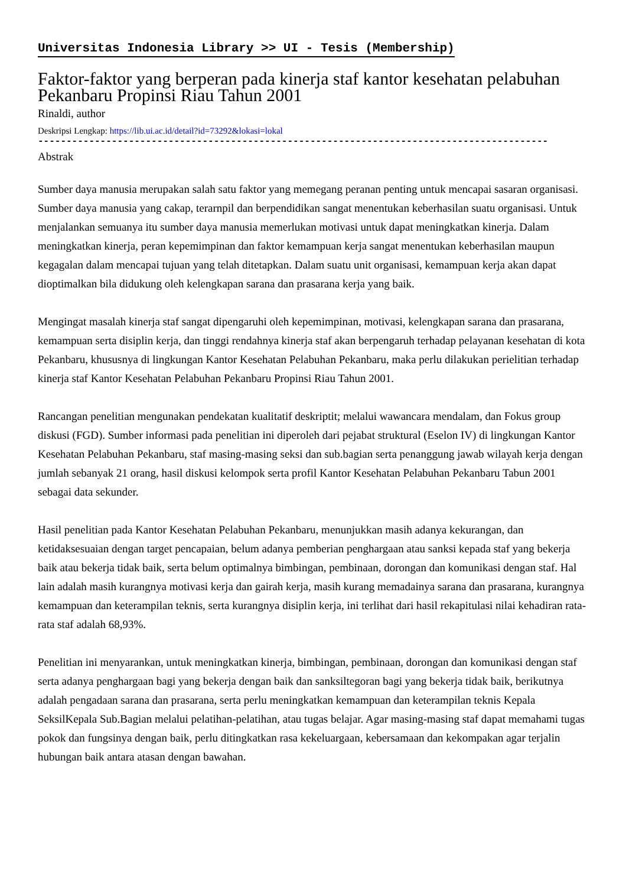Universitas Indonesia Library >> UI - Tesis (Membership)
Faktor-faktor yang berperan pada kinerja staf kantor kesehatan pelabuhan Pekanbaru Propinsi Riau Tahun 2001
Rinaldi, author
Deskripsi Lengkap: https://lib.ui.ac.id/detail?id=73292&lokasi=lokal
------------------------------------------------------------------------------------------
Abstrak
Sumber daya manusia merupakan salah satu faktor yang memegang peranan penting untuk mencapai sasaran organisasi. Sumber daya manusia yang cakap, terarnpil dan berpendidikan sangat menentukan keberhasilan suatu organisasi. Untuk menjalankan semuanya itu sumber daya manusia memerlukan motivasi untuk dapat meningkatkan kinerja. Dalam meningkatkan kinerja, peran kepemimpinan dan faktor kemampuan kerja sangat menentukan keberhasilan maupun kegagalan dalam mencapai tujuan yang telah ditetapkan. Dalam suatu unit organisasi, kemampuan kerja akan dapat dioptimalkan bila didukung oleh kelengkapan sarana dan prasarana kerja yang baik.
Mengingat masalah kinerja staf sangat dipengaruhi oleh kepemimpinan, motivasi, kelengkapan sarana dan prasarana, kemampuan serta disiplin kerja, dan tinggi rendahnya kinerja staf akan berpengaruh terhadap pelayanan kesehatan di kota Pekanbaru, khususnya di lingkungan Kantor Kesehatan Pelabuhan Pekanbaru, maka perlu dilakukan perielitian terhadap kinerja staf Kantor Kesehatan Pelabuhan Pekanbaru Propinsi Riau Tahun 2001.
Rancangan penelitian mengunakan pendekatan kualitatif deskriptit; melalui wawancara mendalam, dan Fokus group diskusi (FGD). Sumber informasi pada penelitian ini diperoleh dari pejabat struktural (Eselon IV) di lingkungan Kantor Kesehatan Pelabuhan Pekanbaru, staf masing-masing seksi dan sub.bagian serta penanggung jawab wilayah kerja dengan jumlah sebanyak 21 orang, hasil diskusi kelompok serta profil Kantor Kesehatan Pelabuhan Pekanbaru Tabun 2001 sebagai data sekunder.
Hasil penelitian pada Kantor Kesehatan Pelabuhan Pekanbaru, menunjukkan masih adanya kekurangan, dan ketidaksesuaian dengan target pencapaian, belum adanya pemberian penghargaan atau sanksi kepada staf yang bekerja baik atau bekerja tidak baik, serta belum optimalnya bimbingan, pembinaan, dorongan dan komunikasi dengan staf. Hal lain adalah masih kurangnya motivasi kerja dan gairah kerja, masih kurang memadainya sarana dan prasarana, kurangnya kemampuan dan keterampilan teknis, serta kurangnya disiplin kerja, ini terlihat dari hasil rekapitulasi nilai kehadiran rata-rata staf adalah 68,93%.
Penelitian ini menyarankan, untuk meningkatkan kinerja, bimbingan, pembinaan, dorongan dan komunikasi dengan staf serta adanya penghargaan bagi yang bekerja dengan baik dan sanksiltegoran bagi yang bekerja tidak baik, berikutnya adalah pengadaan sarana dan prasarana, serta perlu meningkatkan kemampuan dan keterampilan teknis Kepala SeksilKepala Sub.Bagian melalui pelatihan-pelatihan, atau tugas belajar. Agar masing-masing staf dapat memahami tugas pokok dan fungsinya dengan baik, perlu ditingkatkan rasa kekeluargaan, kebersamaan dan kekompakan agar terjalin hubungan baik antara atasan dengan bawahan.